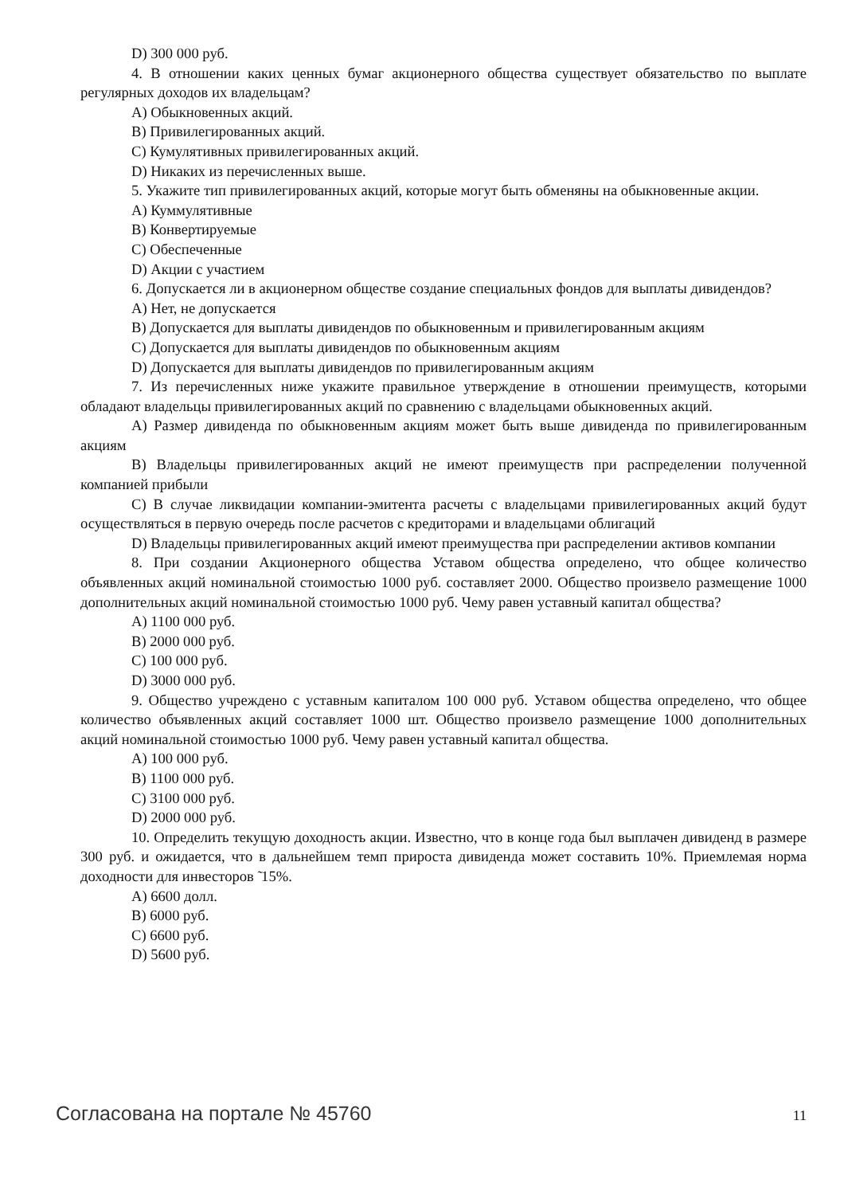D) 300 000 руб.
4. В отношении каких ценных бумаг акционерного общества существует обязательство по выплате регулярных доходов их владельцам?
А) Обыкновенных акций.
В) Привилегированных акций.
С) Кумулятивных привилегированных акций.
D) Никаких из перечисленных выше.
5. Укажите тип привилегированных акций, которые могут быть обменяны на обыкновенные акции.
А) Куммулятивные
В) Конвертируемые
С) Обеспеченные
D) Акции с участием
6. Допускается ли в акционерном обществе создание специальных фондов для выплаты дивидендов?
А) Нет, не допускается
В) Допускается для выплаты дивидендов по обыкновенным и привилегированным акциям
С) Допускается для выплаты дивидендов по обыкновенным акциям
D) Допускается для выплаты дивидендов по привилегированным акциям
7. Из перечисленных ниже укажите правильное утверждение в отношении преимуществ, которыми обладают владельцы привилегированных акций по сравнению с владельцами обыкновенных акций.
А) Размер дивиденда по обыкновенным акциям может быть выше дивиденда по привилегированным акциям
В) Владельцы привилегированных акций не имеют преимуществ при распределении полученной компанией прибыли
С) В случае ликвидации компании-эмитента расчеты с владельцами привилегированных акций будут осуществляться в первую очередь после расчетов с кредиторами и владельцами облигаций
D) Владельцы привилегированных акций имеют преимущества при распределении активов компании
8. При создании Акционерного общества Уставом общества определено, что общее количество объявленных акций номинальной стоимостью 1000 руб. составляет 2000. Общество произвело размещение 1000 дополнительных акций номинальной стоимостью 1000 руб. Чему равен уставный капитал общества?
А) 1100 000 руб.
В) 2000 000 руб.
С) 100 000 руб.
D) 3000 000 руб.
9. Общество учреждено с уставным капиталом 100 000 руб. Уставом общества определено, что общее количество объявленных акций составляет 1000 шт. Общество произвело размещение 1000 дополнительных акций номинальной стоимостью 1000 руб. Чему равен уставный капитал общества.
А) 100 000 руб.
В) 1100 000 руб.
С) 3100 000 руб.
D) 2000 000 руб.
10. Определить текущую доходность акции. Известно, что в конце года был выплачен дивиденд в размере 300 руб. и ожидается, что в дальнейшем темп прироста дивиденда может составить 10%. Приемлемая норма доходности для инвесторов ̃ 15%.
А) 6600 долл.
В) 6000 руб.
С) 6600 руб.
D) 5600 руб.
Согласована на портале № 45760 11